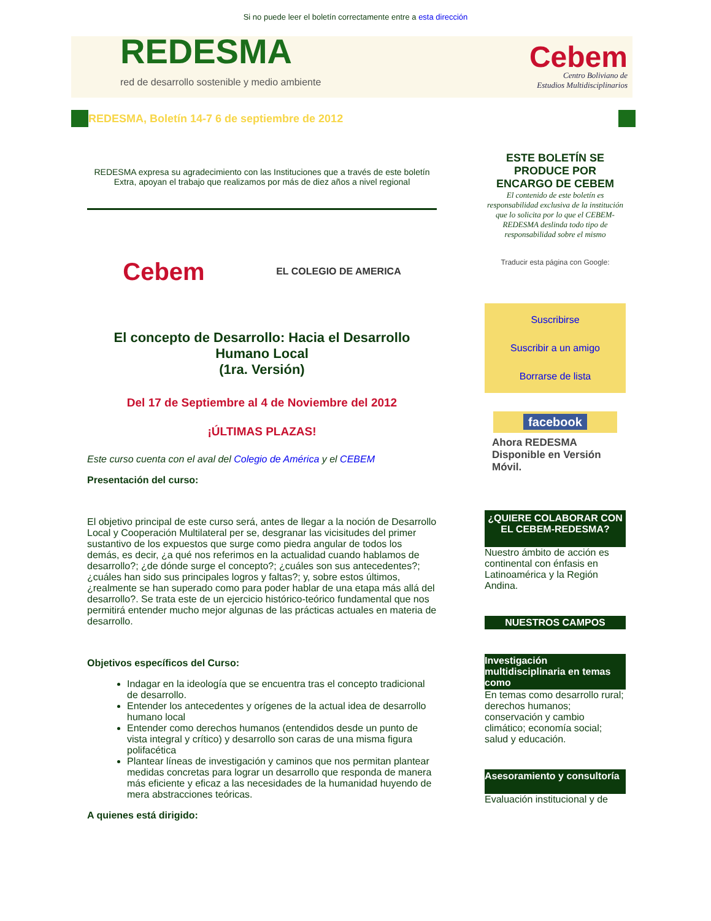Si no puede leer el boletín correctamente entre a esta dirección
REDESMA
red de desarrollo sostenible y medio ambiente
Cebem
Centro Boliviano de
Estudios Multidisciplinarios
REDESMA, Boletín 14-7 6 de septiembre de 2012
REDESMA expresa su agradecimiento con las Instituciones que a través de este boletín Extra, apoyan el trabajo que realizamos por más de diez años a nivel regional
Cebem
EL COLEGIO DE AMERICA
El concepto de Desarrollo: Hacia el Desarrollo Humano Local
(1ra. Versión)
Del 17 de Septiembre al 4 de Noviembre del 2012
¡ÚLTIMAS PLAZAS!
Este curso cuenta con el aval del Colegio de América y el CEBEM
Presentación del curso:
El objetivo principal de este curso será, antes de llegar a la noción de Desarrollo Local y Cooperación Multilateral per se, desgranar las vicisitudes del primer sustantivo de los expuestos que surge como piedra angular de todos los demás, es decir, ¿a qué nos referimos en la actualidad cuando hablamos de desarrollo?; ¿de dónde surge el concepto?; ¿cuáles son sus antecedentes?; ¿cuáles han sido sus principales logros y faltas?; y, sobre estos últimos, ¿realmente se han superado como para poder hablar de una etapa más allá del desarrollo?. Se trata este de un ejercicio histórico-teórico fundamental que nos permitirá entender mucho mejor algunas de las prácticas actuales en materia de desarrollo.
Objetivos específicos del Curso:
Indagar en la ideología que se encuentra tras el concepto tradicional de desarrollo.
Entender los antecedentes y orígenes de la actual idea de desarrollo humano local
Entender como derechos humanos (entendidos desde un punto de vista integral y crítico) y desarrollo son caras de una misma figura polifacética
Plantear líneas de investigación y caminos que nos permitan plantear medidas concretas para lograr un desarrollo que responda de manera más eficiente y eficaz a las necesidades de la humanidad huyendo de mera abstracciones teóricas.
A quienes está dirigido:
ESTE BOLETÍN SE PRODUCE POR ENCARGO DE CEBEM
El contenido de este boletín es responsabilidad exclusiva de la institución que lo solicita por lo que el CEBEM-REDESMA deslinda todo tipo de responsabilidad sobre el mismo
Traducir esta página con Google:
Suscribirse
Suscribir a un amigo
Borrarse de lista
facebook
Ahora REDESMA Disponible en Versión Móvil.
¿QUIERE COLABORAR CON EL CEBEM-REDESMA?
Nuestro ámbito de acción es continental con énfasis en Latinoamérica y la Región Andina.
NUESTROS CAMPOS
Investigación multidisciplinaria en temas como
En temas como desarrollo rural; derechos humanos; conservación y cambio climático; economía social; salud y educación.
Asesoramiento y consultoría
Evaluación institucional y de